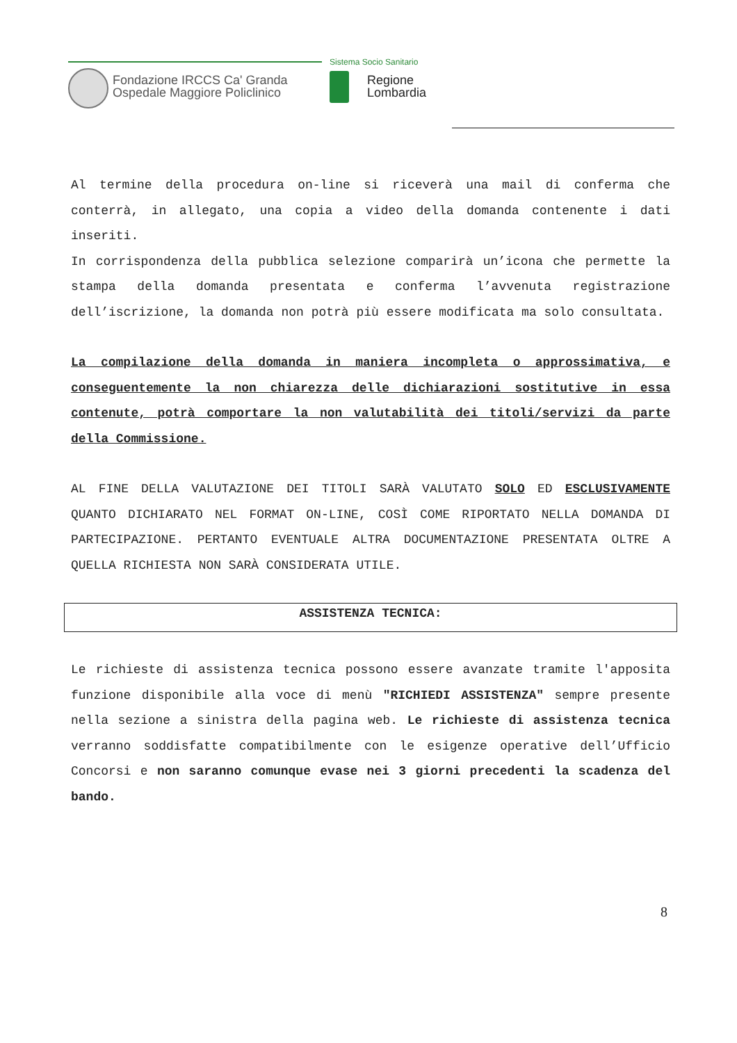Fondazione IRCCS Ca' Granda
Ospedale Maggiore Policlinico
Sistema Socio Sanitario
Regione
Lombardia
Al termine della procedura on-line si riceverà una mail di conferma che conterrà, in allegato, una copia a video della domanda contenente i dati inseriti.
In corrispondenza della pubblica selezione comparirà un’icona che permette la stampa della domanda presentata e conferma l’avvenuta registrazione dell’iscrizione, la domanda non potrà più essere modificata ma solo consultata.
La compilazione della domanda in maniera incompleta o approssimativa, e conseguentemente la non chiarezza delle dichiarazioni sostitutive in essa contenute, potrà comportare la non valutabilità dei titoli/servizi da parte della Commissione.
AL FINE DELLA VALUTAZIONE DEI TITOLI SARÀ VALUTATO SOLO ED ESCLUSIVAMENTE QUANTO DICHIARATO NEL FORMAT ON-LINE, COSÌ COME RIPORTATO NELLA DOMANDA DI PARTECIPAZIONE. PERTANTO EVENTUALE ALTRA DOCUMENTAZIONE PRESENTATA OLTRE A QUELLA RICHIESTA NON SARÀ CONSIDERATA UTILE.
ASSISTENZA TECNICA:
Le richieste di assistenza tecnica possono essere avanzate tramite l'apposita funzione disponibile alla voce di menù "RICHIEDI ASSISTENZA" sempre presente nella sezione a sinistra della pagina web. Le richieste di assistenza tecnica verranno soddisfatte compatibilmente con le esigenze operative dell’Ufficio Concorsi e non saranno comunque evase nei 3 giorni precedenti la scadenza del bando.
8